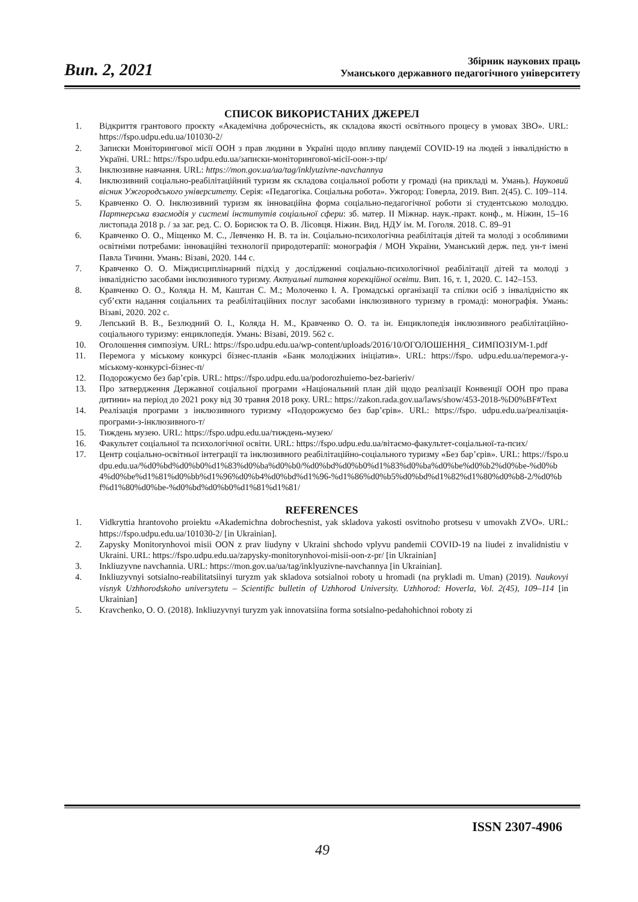Вип. 2, 2021
Збірник наукових праць
Уманського державного педагогічного університету
СПИСОК ВИКОРИСТАНИХ ДЖЕРЕЛ
1. Відкриття грантового проєкту «Академічна доброчесність, як складова якості освітнього процесу в умовах ЗВО». URL: https://fspo.udpu.edu.ua/101030-2/
2. Записки Моніторингової місії ООН з прав людини в Україні щодо впливу пандемії COVID-19 на людей з інвалідністю в Україні. URL: https://fspo.udpu.edu.ua/записки-моніторингової-місії-оон-з-пр/
3. Інклюзивне навчання. URL: https://mon.gov.ua/ua/tag/inklyuzivne-navchannya
4. Інклюзивний соціально-реабілітаційний туризм як складова соціальної роботи у громаді (на прикладі м. Умань). Науковий вісник Ужгородського університету. Серія: «Педагогіка. Соціальна робота». Ужгород: Говерла, 2019. Вип. 2(45). С. 109–114.
5. Кравченко О. О. Інклюзивний туризм як інноваційна форма соціально-педагогічної роботи зі студентською молоддю. Партнерська взаємодія у системі інститутів соціальної сфери: зб. матер. ІІ Міжнар. наук.-практ. конф., м. Ніжин, 15–16 листопада 2018 р. / за заг. ред. С. О. Борисюк та О. В. Лісовця. Ніжин. Вид. НДУ ім. М. Гоголя. 2018. С. 89–91
6. Кравченко О. О., Міщенко М. С., Левченко Н. В. та ін. Соціально-психологічна реабілітація дітей та молоді з особливими освітніми потребами: інноваційні технології природотерапії: монографія / МОН України, Уманський держ. пед. ун-т імені Павла Тичини. Умань: Візаві, 2020. 144 с.
7. Кравченко О. О. Міждисциплінарний підхід у дослідженні соціально-психологічної реабілітації дітей та молоді з інвалідністю засобами інклюзивного туризму. Актуальні питання корекційної освіти. Вип. 16, т. 1, 2020. С. 142–153.
8. Кравченко О. О., Коляда Н. М, Каштан С. М.; Молоченко І. А. Громадські організації та спілки осіб з інвалідністю як суб’єкти надання соціальних та реабілітаційних послуг засобами інклюзивного туризму в громаді: монографія. Умань: Візаві, 2020. 202 с.
9. Лепський В. В., Безлюдний О. І., Коляда Н. М., Кравченко О. О. та ін. Енциклопедія інклюзивного реабілітаційно-соціального туризму: енциклопедія. Умань: Візаві, 2019. 562 с.
10. Оголошення симпозіум. URL: https://fspo.udpu.edu.ua/wp-content/uploads/2016/10/ОГОЛОШЕННЯ_ СИМПОЗІУМ-1.pdf
11. Перемога у міському конкурсі бізнес-планів «Банк молодіжних ініціатив». URL: https://fspo. udpu.edu.ua/перемога-у-міському-конкурсі-бізнес-п/
12. Подорожуємо без бар’єрів. URL: https://fspo.udpu.edu.ua/podorozhuiemo-bez-barieriv/
13. Про затвердження Державної соціальної програми «Національний план дій щодо реалізації Конвенції ООН про права дитини» на період до 2021 року від 30 травня 2018 року. URL: https://zakon.rada.gov.ua/laws/show/453-2018-%D0%BF#Text
14. Реалізація програми з інклюзивного туризму «Подорожуємо без бар’єрів». URL: https://fspo. udpu.edu.ua/реалізація-програми-з-інклюзивного-т/
15. Тиждень музею. URL: https://fspo.udpu.edu.ua/тиждень-музею/
16. Факультет соціальної та психологічної освіти. URL: https://fspo.udpu.edu.ua/вітаємо-факультет-соціальної-та-псих/
17. Центр соціально-освітньої інтеграції та інклюзивного реабілітаційно-соціального туризму «Без бар’єрів». URL: https://fspo.udpu.edu.ua/%d0%bd%d0%b0%d1%83%d0%ba%d0%b0/%d0%bd%d0%b0%d1%83%d0%ba%d0%be%d0%b2%d0%be-%d0%b4%d0%be%d1%81%d0%bb%d1%96%d0%b4%d0%bd%d1%96-%d1%86%d0%b5%d0%bd%d1%82%d1%80%d0%b8-2/%d0%bf%d1%80%d0%be-%d0%bd%d0%b0%d1%81%d1%81/
REFERENCES
1. Vidkryttia hrantovoho proiektu «Akademichna dobrochesnist, yak skladova yakosti osvitnoho protsesu v umovakh ZVO». URL: https://fspo.udpu.edu.ua/101030-2/ [in Ukrainian].
2. Zapysky Monitorynhovoi misii OON z prav liudyny v Ukraini shchodo vplyvu pandemii COVID-19 na liudei z invalidnistiu v Ukraini. URL: https://fspo.udpu.edu.ua/zapysky-monitorynhovoi-misii-oon-z-pr/ [in Ukrainian]
3. Inkliuzyvne navchannia. URL: https://mon.gov.ua/ua/tag/inklyuzivne-navchannya [in Ukrainian].
4. Inkliuzyvnyi sotsialno-reabilitatsiinyi turyzm yak skladova sotsialnoi roboty u hromadi (na prykladi m. Uman) (2019). Naukovyi visnyk Uzhhorodskoho universytetu – Scientific bulletin of Uzhhorod University. Uzhhorod: Hoverla, Vol. 2(45), 109–114 [in Ukrainian]
5. Kravchenko, O. O. (2018). Inkliuzyvnyi turyzm yak innovatsiina forma sotsialno-pedahohichnoi roboty zi
ISSN 2307-4906
49